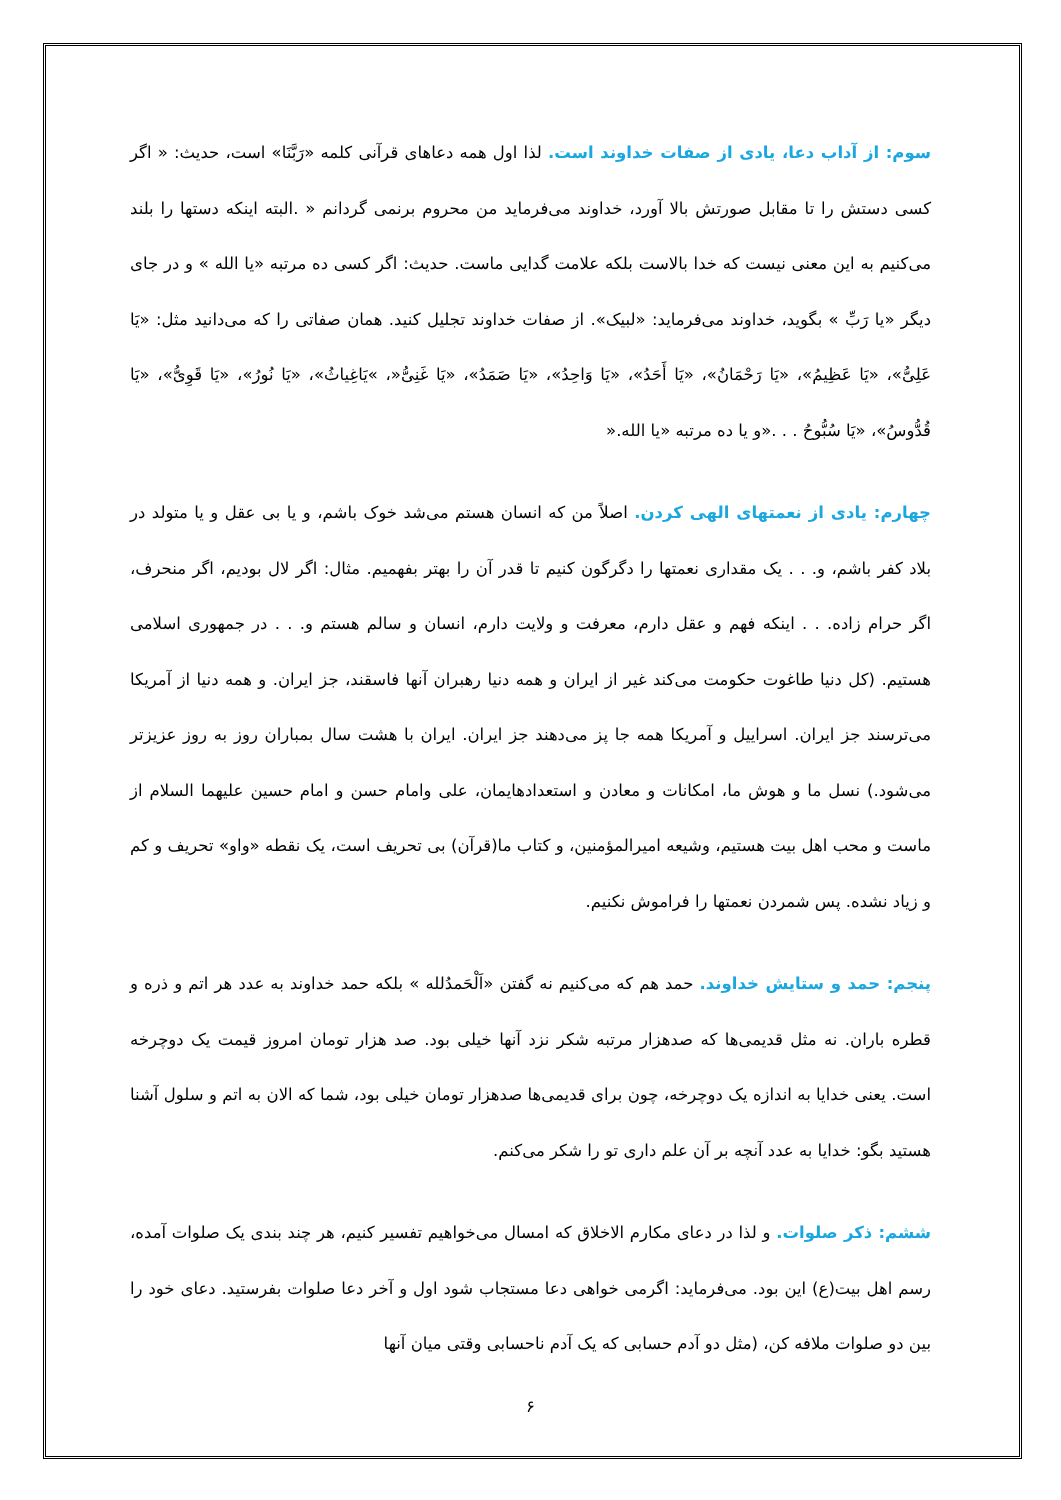سوم: از آداب دعا، یادی از صفات خداوند است. لذا اول همه دعاهای قرآنی کلمه «رَبَّنَا» است، حدیث: « اگر کسی دستش را تا مقابل صورتش بالا آورد، خداوند می‌فرماید من محروم برنمی گردانم « .البته اینکه دستها را بلند می‌کنیم به این معنی نیست که خدا بالاست بلکه علامت گدایی ماست. حدیث: اگر کسی ده مرتبه «یا الله » و در جای دیگر «یا رَبِّ » بگوید، خداوند می‌فرماید: «لبیک». از صفات خداوند تجلیل کنید. همان صفاتی را که می‌دانید مثل: «یَا عَلِیُّ»، «یَا عَظِیمُ»، «یَا رَحْمَانُ»، «یَا أَحَدُ»، «یَا وَاحِدُ»، «یَا صَمَدُ»، «یَا غَنِیُّ«، »یَاغِیاثُ»، «یَا نُورُ»، «یَا قَوِیُّ»، «یَا قُدُّوسُ»، «یَا سُبُّوحُ . . .«و یا ده مرتبه «یا الله.«
چهارم: یادی از نعمتهای الهی کردن. اصلاً من که انسان هستم می‌شد خوک باشم، و یا بی عقل و یا متولد در بلاد کفر باشم، و. . . یک مقداری نعمتها را دگرگون کنیم تا قدر آن را بهتر بفهمیم. مثال: اگر لال بودیم، اگر منحرف، اگر حرام زاده. . . اینکه فهم و عقل دارم، معرفت و ولایت دارم، انسان و سالم هستم و. . . در جمهوری اسلامی هستیم. (کل دنیا طاغوت حکومت می‌کند غیر از ایران و همه دنیا رهبران آنها فاسقند، جز ایران. و همه دنیا از آمریکا می‌ترسند جز ایران. اسراییل و آمریکا همه جا پز می‌دهند جز ایران. ایران با هشت سال بمباران روز به روز عزیزتر می‌شود.) نسل ما و هوش ما، امکانات و معادن و استعدادهایمان، علی وامام حسن و امام حسین علیهما السلام از ماست و محب اهل بیت هستیم، وشیعه امیرالمؤمنین، و کتاب ما(قرآن) بی تحریف است، یک نقطه «واو» تحریف و کم و زیاد نشده. پس شمردن نعمتها را فراموش نکنیم.
پنجم: حمد و ستایش خداوند. حمد هم که می‌کنیم نه گفتن «اَلْحَمدُلله » بلکه حمد خداوند به عدد هر اتم و ذره و قطره باران. نه مثل قدیمی‌ها که صدهزار مرتبه شکر نزد آنها خیلی بود. صد هزار تومان امروز قیمت یک دوچرخه است. یعنی خدایا به اندازه یک دوچرخه، چون برای قدیمی‌ها صدهزار تومان خیلی بود، شما که الان به اتم و سلول آشنا هستید بگو: خدایا به عدد آنچه بر آن علم داری تو را شکر می‌کنم.
ششم: ذکر صلوات. و لذا در دعای مکارم الاخلاق که امسال می‌خواهیم تفسیر کنیم، هر چند بندی یک صلوات آمده، رسم اهل بیت(ع) این بود. می‌فرماید: اگرمی خواهی دعا مستجاب شود اول و آخر دعا صلوات بفرستید. دعای خود را بین دو صلوات ملافه کن، (مثل دو آدم حسابی که یک آدم ناحسابی وقتی میان آنها
۶